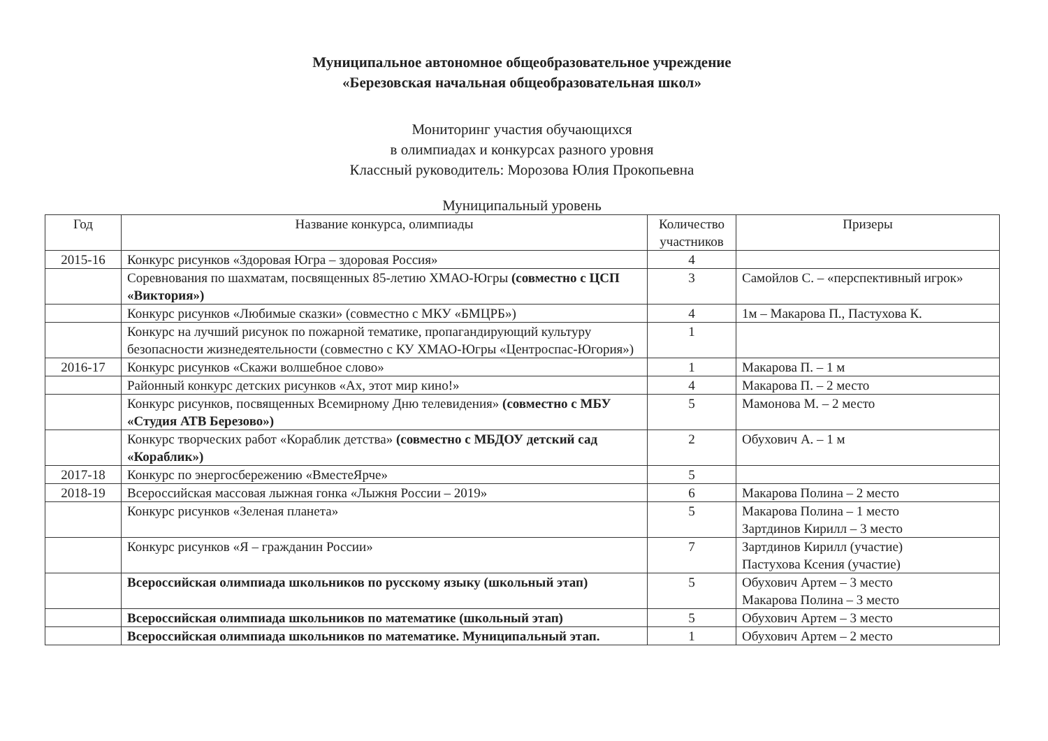Муниципальное автономное общеобразовательное учреждение
«Березовская начальная общеобразовательная школ»
Мониторинг участия обучающихся
в олимпиадах и конкурсах разного уровня
Классный руководитель: Морозова Юлия Прокопьевна
Муниципальный уровень
| Год | Название конкурса, олимпиады | Количество участников | Призеры |
| --- | --- | --- | --- |
| 2015-16 | Конкурс рисунков «Здоровая Югра – здоровая Россия» | 4 | |
| | Соревнования по шахматам, посвященных 85-летию ХМАО-Югры (совместно с ЦСП «Виктория») | 3 | Самойлов С. – «перспективный игрок» |
| | Конкурс рисунков «Любимые сказки» (совместно с МКУ «БМЦРБ») | 4 | 1м – Макарова П., Пастухова К. |
| | Конкурс на лучший рисунок по пожарной тематике, пропагандирующий культуру безопасности жизнедеятельности (совместно с КУ ХМАО-Югры «Центроспас-Югория») | 1 | |
| 2016-17 | Конкурс рисунков «Скажи волшебное слово» | 1 | Макарова П. – 1 м |
| | Районный конкурс детских рисунков «Ах, этот мир кино!» | 4 | Макарова П. – 2 место |
| | Конкурс рисунков, посвященных Всемирному Дню телевидения» (совместно с МБУ «Студия АТВ Березово») | 5 | Мамонова М. – 2 место |
| | Конкурс творческих работ «Кораблик детства» (совместно с МБДОУ детский сад «Кораблик») | 2 | Обухович А. – 1 м |
| 2017-18 | Конкурс по энергосбережению «ВместеЯрче» | 5 | |
| 2018-19 | Всероссийская массовая лыжная гонка «Лыжня России – 2019» | 6 | Макарова Полина – 2 место |
| | Конкурс рисунков «Зеленая планета» | 5 | Макарова Полина – 1 место Зартдинов Кирилл – 3 место |
| | Конкурс рисунков «Я – гражданин России» | 7 | Зартдинов Кирилл (участие) Пастухова Ксения (участие) |
| | Всероссийская олимпиада школьников по русскому языку (школьный этап) | 5 | Обухович Артем – 3 место Макарова Полина – 3 место |
| | Всероссийская олимпиада школьников по математике (школьный этап) | 5 | Обухович Артем – 3 место |
| | Всероссийская олимпиада школьников по математике. Муниципальный этап. | 1 | Обухович Артем – 2 место |